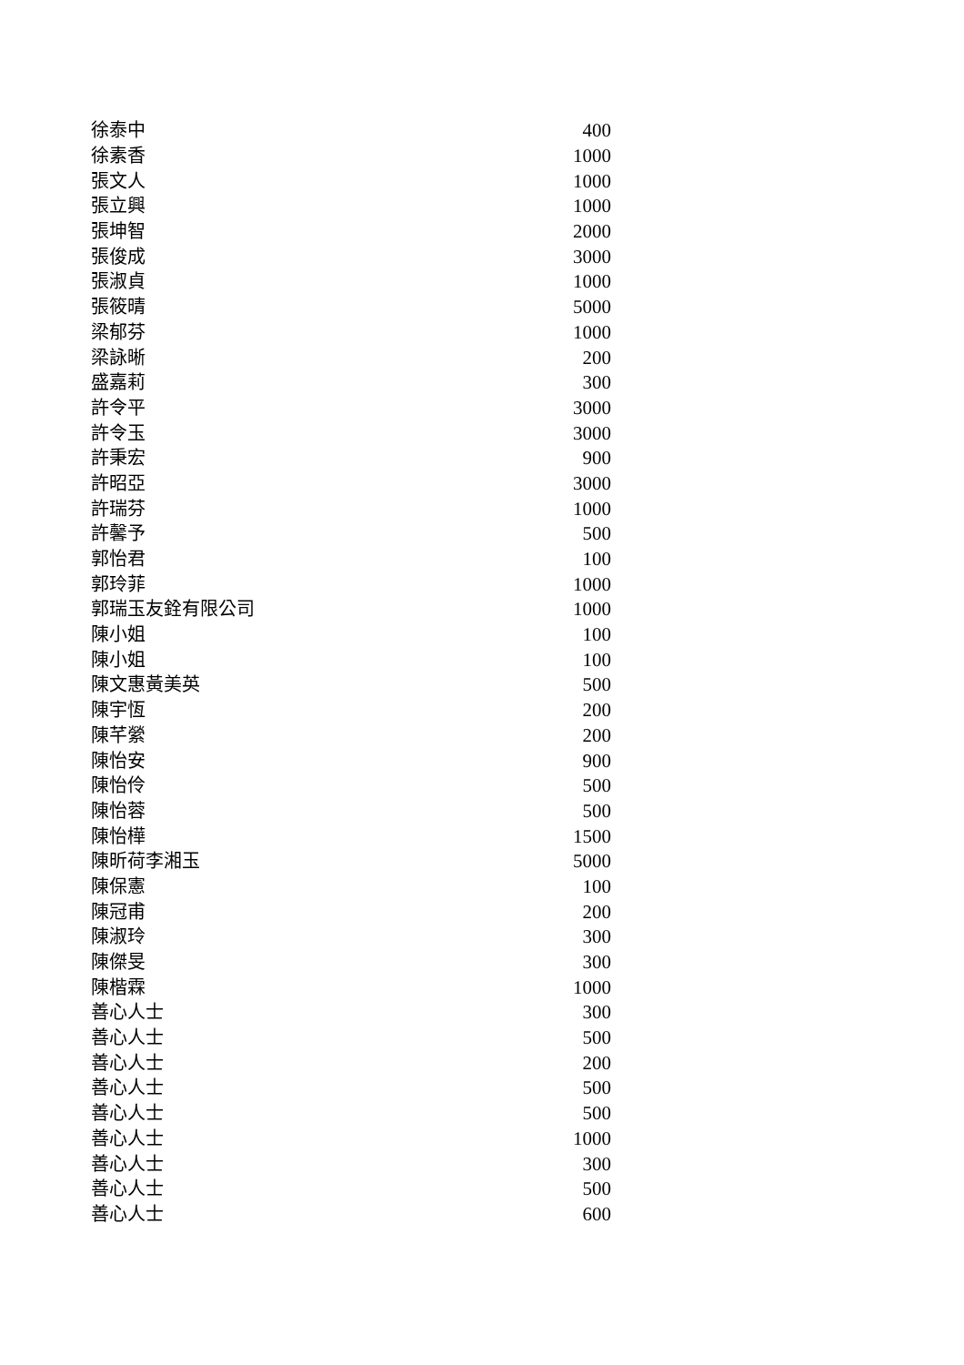| 徐泰中 | 400 |
| 徐素香 | 1000 |
| 張文人 | 1000 |
| 張立興 | 1000 |
| 張坤智 | 2000 |
| 張俊成 | 3000 |
| 張淑貞 | 1000 |
| 張筱晴 | 5000 |
| 梁郁芬 | 1000 |
| 梁詠晰 | 200 |
| 盛嘉莉 | 300 |
| 許令平 | 3000 |
| 許令玉 | 3000 |
| 許秉宏 | 900 |
| 許昭亞 | 3000 |
| 許瑞芬 | 1000 |
| 許馨予 | 500 |
| 郭怡君 | 100 |
| 郭玲菲 | 1000 |
| 郭瑞玉友銓有限公司 | 1000 |
| 陳小姐 | 100 |
| 陳小姐 | 100 |
| 陳文惠黃美英 | 500 |
| 陳宇恆 | 200 |
| 陳芊縈 | 200 |
| 陳怡安 | 900 |
| 陳怡伶 | 500 |
| 陳怡蓉 | 500 |
| 陳怡樺 | 1500 |
| 陳昕荷李湘玉 | 5000 |
| 陳保憲 | 100 |
| 陳冠甫 | 200 |
| 陳淑玲 | 300 |
| 陳傑旻 | 300 |
| 陳楷霖 | 1000 |
| 善心人士 | 300 |
| 善心人士 | 500 |
| 善心人士 | 200 |
| 善心人士 | 500 |
| 善心人士 | 500 |
| 善心人士 | 1000 |
| 善心人士 | 300 |
| 善心人士 | 500 |
| 善心人士 | 600 |